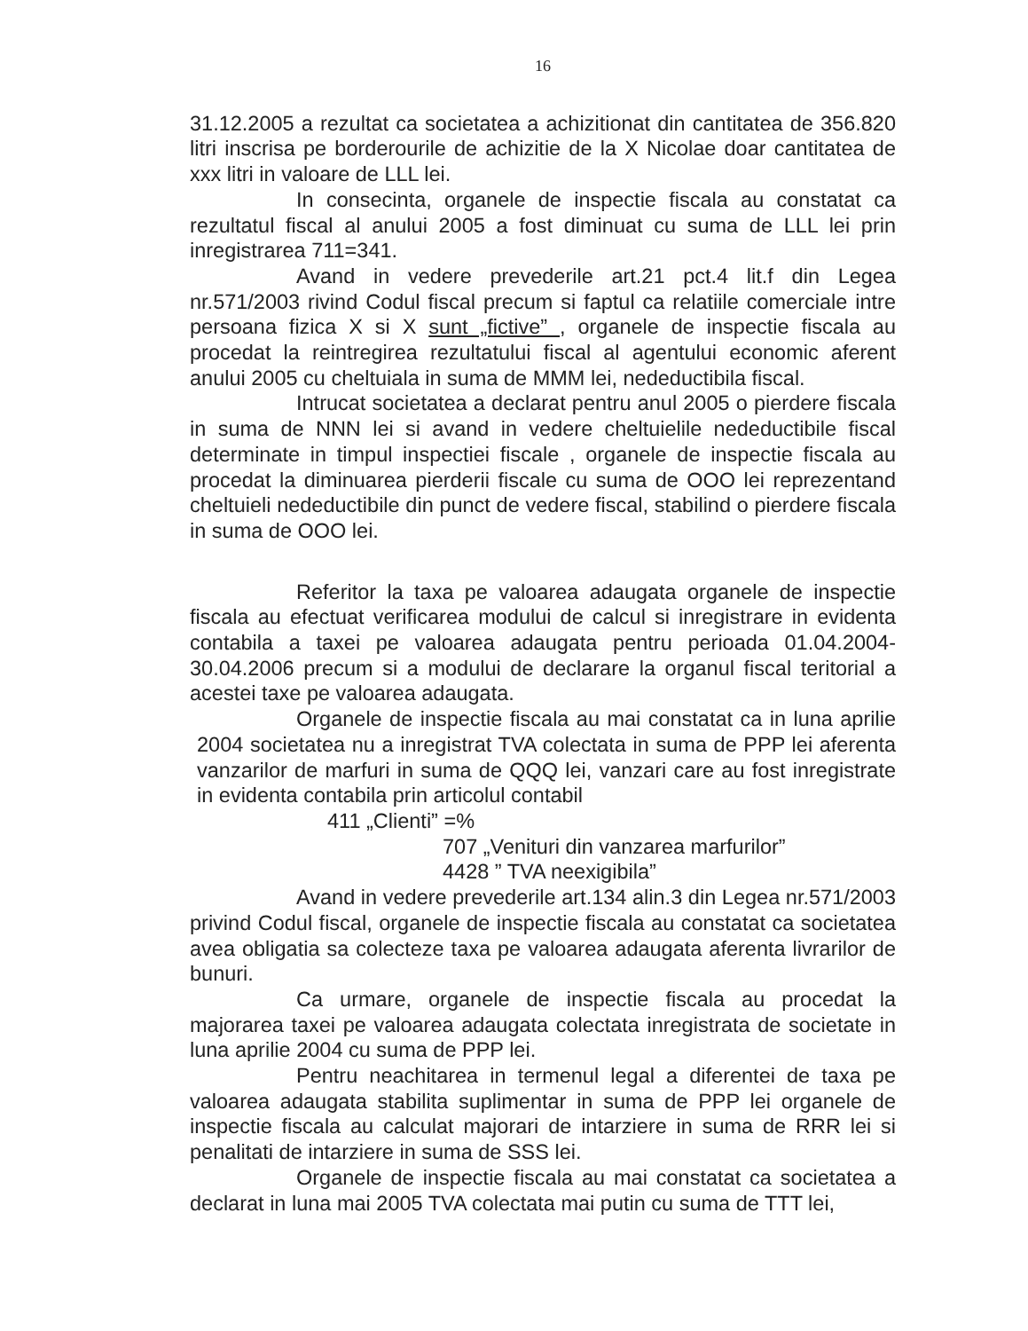16
31.12.2005 a rezultat ca societatea a achizitionat din cantitatea de 356.820 litri inscrisa pe borderourile de achizitie de la X Nicolae doar cantitatea de xxx litri in valoare de LLL lei.
In consecinta, organele de inspectie fiscala au constatat ca rezultatul fiscal al anului 2005 a fost diminuat cu suma de LLL lei prin inregistrarea 711=341.
Avand in vedere prevederile art.21 pct.4 lit.f din Legea nr.571/2003 rivind Codul fiscal precum si faptul ca relatiile comerciale intre persoana fizica X si X sunt „fictive” , organele de inspectie fiscala au procedat la reintregirea rezultatului fiscal al agentului economic aferent anului 2005 cu cheltuiala in suma de MMM lei, nedeductibila fiscal.
Intrucat societatea a declarat pentru anul 2005 o pierdere fiscala in suma de NNN lei si avand in vedere cheltuielile nedeductibile fiscal determinate in timpul inspectiei fiscale , organele de inspectie fiscala au procedat la diminuarea pierderii fiscale cu suma de OOO lei reprezentand cheltuieli nedeductibile din punct de vedere fiscal, stabilind o pierdere fiscala in suma de OOO lei.
Referitor la taxa pe valoarea adaugata organele de inspectie fiscala au efectuat verificarea modului de calcul si inregistrare in evidenta contabila a taxei pe valoarea adaugata pentru perioada 01.04.2004-30.04.2006 precum si a modului de declarare la organul fiscal teritorial a acestei taxe pe valoarea adaugata.
Organele de inspectie fiscala au mai constatat ca in luna aprilie 2004 societatea nu a inregistrat TVA colectata in suma de PPP lei aferenta vanzarilor de marfuri in suma de QQQ lei, vanzari care au fost inregistrate in evidenta contabila prin articolul contabil
411 „Clienti” =%
707 „Venituri din vanzarea marfurilor”
4428 ” TVA neexigibila”
Avand in vedere prevederile art.134 alin.3 din Legea nr.571/2003 privind Codul fiscal, organele de inspectie fiscala au constatat ca societatea avea obligatia sa colecteze taxa pe valoarea adaugata aferenta livrarilor de bunuri.
Ca urmare, organele de inspectie fiscala au procedat la majorarea taxei pe valoarea adaugata colectata inregistrata de societate in luna aprilie 2004 cu suma de PPP lei.
Pentru neachitarea in termenul legal a diferentei de taxa pe valoarea adaugata stabilita suplimentar in suma de PPP lei organele de inspectie fiscala au calculat majorari de intarziere in suma de RRR lei si penalitati de intarziere in suma de SSS lei.
Organele de inspectie fiscala au mai constatat ca societatea a declarat in luna mai 2005 TVA colectata mai putin cu suma de TTT lei,